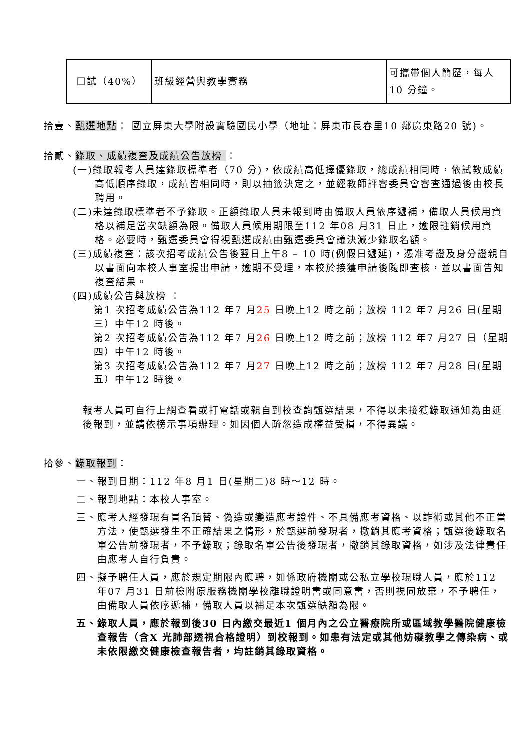| 口試（40%） | 班級經營與教學實務 | 可攜帶個人簡歷，每人10 分鐘。 |
拾壹、甄選地點： 國立屏東大學附設實驗國民小學（地址：屏東市長春里10 鄰廣東路20 號)。
拾貳、錄取、成績複查及成績公告放榜 ：
(一)錄取報考人員達錄取標準者（70 分)，依成績高低擇優錄取，總成績相同時，依試教成績高低順序錄取，成績皆相同時，則以抽籤決定之，並經教師評審委員會審查通過後由校長聘用。
(二)未達錄取標準者不予錄取。正額錄取人員未報到時由備取人員依序遞補，備取人員候用資格以補足當次缺額為限。備取人員候用期限至112 年08 月31 日止，逾限註銷候用資格。必要時，甄選委員會得視甄選成績由甄選委員會議決減少錄取名額。
(三)成績複查：該次招考成績公告後翌日上午8 – 10 時(例假日遞延)，憑准考證及身分證親自以書面向本校人事室提出申請，逾期不受理，本校於接獲申請後隨即查核，並以書面告知複查結果。
(四)成績公告與放榜 ：
第1 次招考成績公告為112 年7 月25 日晚上12 時之前；放榜 112 年7 月26 日(星期三）中午12 時後。
第2 次招考成績公告為112 年7 月26 日晚上12 時之前；放榜 112 年7 月27 日（星期四）中午12 時後。
第3 次招考成績公告為112 年7 月27 日晚上12 時之前；放榜 112 年7 月28 日(星期五）中午12 時後。
報考人員可自行上網查看或打電話或親自到校查詢甄選結果，不得以未接獲錄取通知為由延後報到，並請依榜示事項辦理。如因個人疏忽造成權益受損，不得異議。
拾參、錄取報到：
一、報到日期：112 年8 月1 日(星期二)8 時～12 時。
二、報到地點：本校人事室。
三、應考人經發現有冒名頂替、偽造或變造應考證件、不具備應考資格、以詐術或其他不正當方法，使甄選發生不正確結果之情形，於甄選前發現者，撤銷其應考資格；甄選後錄取名單公告前發現者，不予錄取；錄取名單公告後發現者，撤銷其錄取資格，如涉及法律責任由應考人自行負責。
四、擬予聘任人員，應於規定期限內應聘，如係政府機關或公私立學校現職人員，應於112 年07 月31 日前檢附原服務機關學校離職證明書或同意書，否則視同放棄，不予聘任，由備取人員依序遞補，備取人員以補足本次甄選缺額為限。
五、錄取人員，應於報到後30 日內繳交最近1 個月內之公立醫療院所或區域教學醫院健康檢查報告（含X 光肺部透視合格證明）到校報到。如患有法定或其他妨礙教學之傳染病、或未依限繳交健康檢查報告者，均註銷其錄取資格。